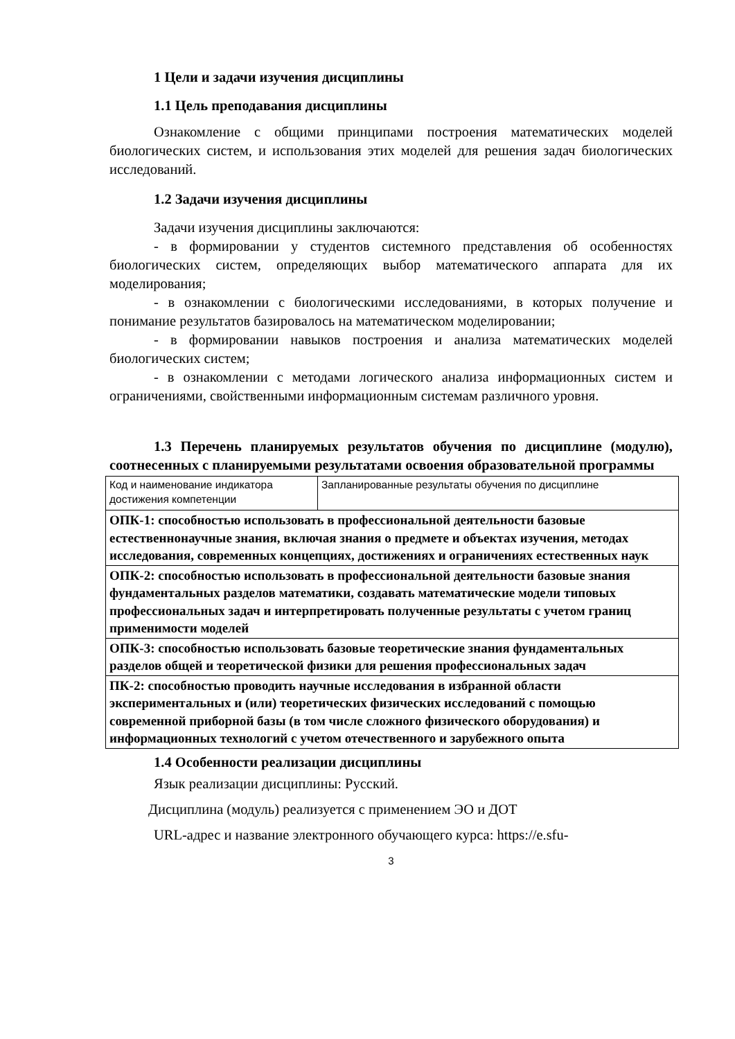1 Цели и задачи изучения дисциплины
1.1 Цель преподавания дисциплины
Ознакомление с общими принципами построения математических моделей биологических систем, и использования этих моделей для решения задач биологических исследований.
1.2 Задачи изучения дисциплины
Задачи изучения дисциплины заключаются:
- в формировании у студентов системного представления об особенностях биологических систем, определяющих выбор математического аппарата для их моделирования;
- в ознакомлении с биологическими исследованиями, в которых получение и понимание результатов базировалось на математическом моделировании;
- в формировании навыков построения и анализа математических моделей биологических систем;
- в ознакомлении с методами логического анализа информационных систем и ограничениями, свойственными информационным системам различного уровня.
1.3 Перечень планируемых результатов обучения по дисциплине (модулю), соотнесенных с планируемыми результатами освоения образовательной программы
| Код и наименование индикатора достижения компетенции | Запланированные результаты обучения по дисциплине |
| ОПК-1: способностью использовать в профессиональной деятельности базовые естественнонаучные знания, включая знания о предмете и объектах изучения, методах исследования, современных концепциях, достижениях и ограничениях естественных наук | |
| ОПК-2: способностью использовать в профессиональной деятельности базовые знания фундаментальных разделов математики, создавать математические модели типовых профессиональных задач и интерпретировать полученные результаты с учетом границ применимости моделей | |
| ОПК-3: способностью использовать базовые теоретические знания фундаментальных разделов общей и теоретической физики для решения профессиональных задач | |
| ПК-2: способностью проводить научные исследования в избранной области экспериментальных и (или) теоретических физических исследований с помощью современной приборной базы (в том числе сложного физического оборудования) и информационных технологий с учетом отечественного и зарубежного опыта | |
1.4 Особенности реализации дисциплины
Язык реализации дисциплины: Русский.
Дисциплина (модуль) реализуется с применением ЭО и ДОТ
URL-адрес и название электронного обучающего курса: https://e.sfu-
3